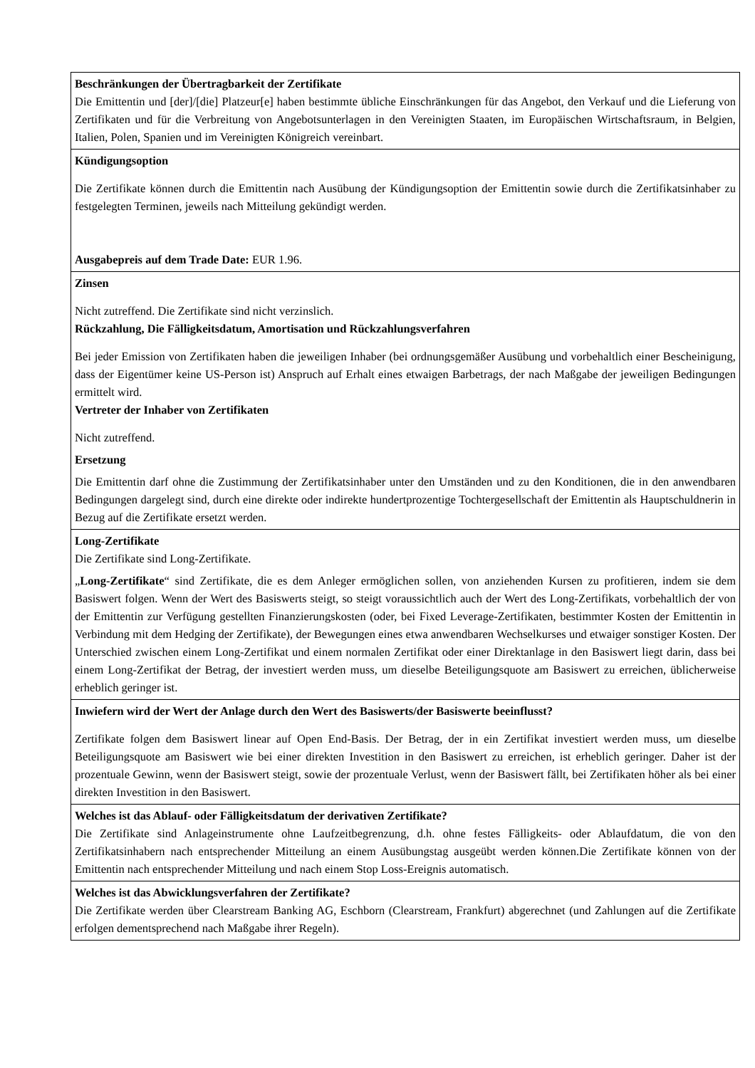| Beschränkungen der Übertragbarkeit der Zertifikate Die Emittentin und [der]/[die] Platzeur[e] haben bestimmte übliche Einschränkungen für das Angebot, den Verkauf und die Lieferung von Zertifikaten und für die Verbreitung von Angebotsunterlagen in den Vereinigten Staaten, im Europäischen Wirtschaftsraum, in Belgien, Italien, Polen, Spanien und im Vereinigten Königreich vereinbart. |
| Kündigungsoption Die Zertifikate können durch die Emittentin nach Ausübung der Kündigungsoption der Emittentin sowie durch die Zertifikatsinhaber zu festgelegten Terminen, jeweils nach Mitteilung gekündigt werden. Ausgabepreis auf dem Trade Date: EUR 1.96. |
| Zinsen Nicht zutreffend. Die Zertifikate sind nicht verzinslich. Rückzahlung, Die Fälligkeitsdatum, Amortisation und Rückzahlungsverfahren Bei jeder Emission von Zertifikaten haben die jeweiligen Inhaber (bei ordnungsgemäßer Ausübung und vorbehaltlich einer Bescheinigung, dass der Eigentümer keine US-Person ist) Anspruch auf Erhalt eines etwaigen Barbetrags, der nach Maßgabe der jeweiligen Bedingungen ermittelt wird. Vertreter der Inhaber von Zertifikaten Nicht zutreffend. Ersetzung Die Emittentin darf ohne die Zustimmung der Zertifikatsinhaber unter den Umständen und zu den Konditionen, die in den anwendbaren Bedingungen dargelegt sind, durch eine direkte oder indirekte hundertprozentige Tochtergesellschaft der Emittentin als Hauptschuldnerin in Bezug auf die Zertifikate ersetzt werden. |
| Long-Zertifikate Die Zertifikate sind Long-Zertifikate. „ Long-Zertifikate “ sind Zertifikate, die es dem Anleger ermöglichen sollen, von anziehenden Kursen zu profitieren, indem sie dem Basiswert folgen. Wenn der Wert des Basiswerts steigt, so steigt voraussichtlich auch der Wert des Long-Zertifikats, vorbehaltlich der von der Emittentin zur Verfügung gestellten Finanzierungskosten (oder, bei Fixed Leverage-Zertifikaten, bestimmter Kosten der Emittentin in Verbindung mit dem Hedging der Zertifikate), der Bewegungen eines etwa anwendbaren Wechselkurses und etwaiger sonstiger Kosten. Der Unterschied zwischen einem Long-Zertifikat und einem normalen Zertifikat oder einer Direktanlage in den Basiswert liegt darin, dass bei einem Long-Zertifikat der Betrag, der investiert werden muss, um dieselbe Beteiligungsquote am Basiswert zu erreichen, üblicherweise erheblich geringer ist. |
| Inwiefern wird der Wert der Anlage durch den Wert des Basiswerts/der Basiswerte beeinflusst? Zertifikate folgen dem Basiswert linear auf Open End-Basis. Der Betrag, der in ein Zertifikat investiert werden muss, um dieselbe Beteiligungsquote am Basiswert wie bei einer direkten Investition in den Basiswert zu erreichen, ist erheblich geringer. Daher ist der prozentuale Gewinn, wenn der Basiswert steigt, sowie der prozentuale Verlust, wenn der Basiswert fällt, bei Zertifikaten höher als bei einer direkten Investition in den Basiswert. |
| Welches ist das Ablauf- oder Fälligkeitsdatum der derivativen Zertifikate? Die Zertifikate sind Anlageinstrumente ohne Laufzeitbegrenzung, d.h. ohne festes Fälligkeits- oder Ablaufdatum, die von den Zertifikatsinhabern nach entsprechender Mitteilung an einem Ausübungstag ausgeübt werden können.Die Zertifikate können von der Emittentin nach entsprechender Mitteilung und nach einem Stop Loss-Ereignis automatisch. |
| Welches ist das Abwicklungsverfahren der Zertifikate? Die Zertifikate werden über Clearstream Banking AG, Eschborn (Clearstream, Frankfurt) abgerechnet (und Zahlungen auf die Zertifikate erfolgen dementsprechend nach Maßgabe ihrer Regeln). |